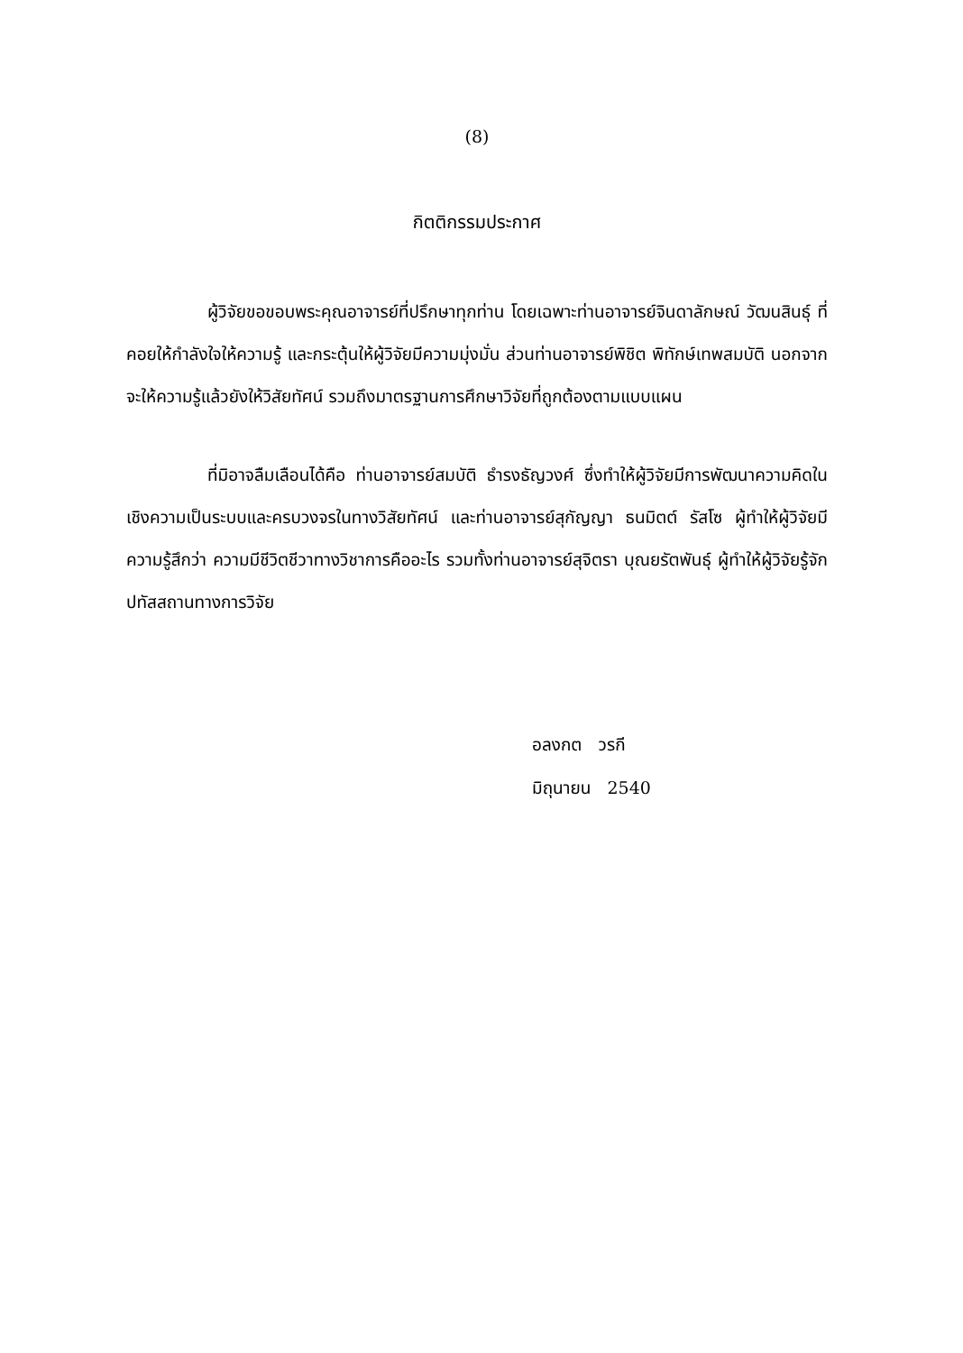(8)
กิตติกรรมประกาศ
ผู้วิจัยขอขอบพระคุณอาจารย์ที่ปรึกษาทุกท่าน โดยเฉพาะท่านอาจารย์จินดาลักษณ์ วัฒนสินธุ์ ที่คอยให้กำลังใจให้ความรู้ และกระตุ้นให้ผู้วิจัยมีความมุ่งมั่น ส่วนท่านอาจารย์พิชิต พิทักษ์เทพสมบัติ นอกจากจะให้ความรู้แล้วยังให้วิสัยทัศน์ รวมถึงมาตรฐานการศึกษาวิจัยที่ถูกต้องตามแบบแผน
ที่มิอาจลืมเลือนได้คือ ท่านอาจารย์สมบัติ ธำรงธัญวงศ์ ซึ่งทำให้ผู้วิจัยมีการพัฒนาความคิดในเชิงความเป็นระบบและครบวงจรในทางวิสัยทัศน์ และท่านอาจารย์สุกัญญา ธนมิตต์ รัสโซ ผู้ทำให้ผู้วิจัยมีความรู้สึกว่า ความมีชีวิตชีวาทางวิชาการคืออะไร รวมทั้งท่านอาจารย์สุจิตรา บุณยรัตพันธุ์ ผู้ทำให้ผู้วิจัยรู้จักปทัสสถานทางการวิจัย
อลงกต วรกี
มิถุนายน 2540